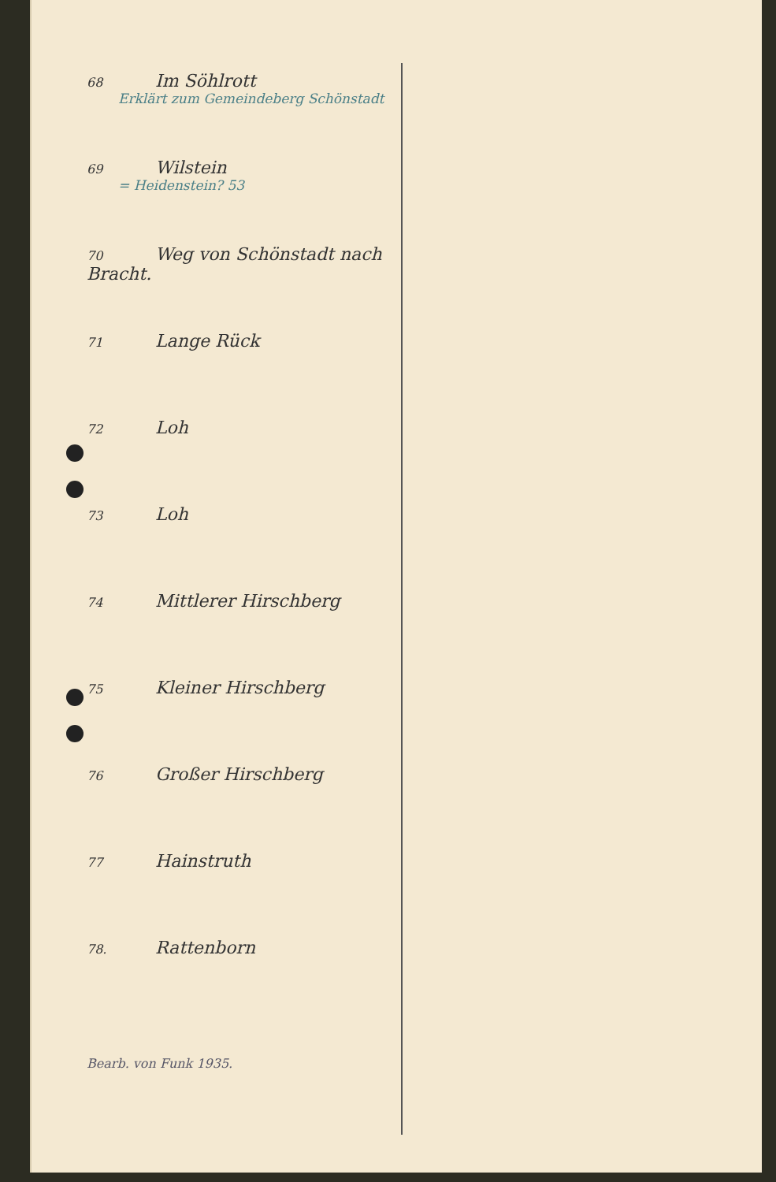68 Im Söhlrott
Erklärt zum Gemeindeberg Schönstadt
69 Wilstein
= Heidenstein? 53
70 Weg von Schönstadt nach Bracht.
71 Lange Rück
72 Loh
73 Loh
74 Mittlerer Hirschberg
75 Kleiner Hirschberg
76 Großer Hirschberg
77 Hainstruth
78. Rattenborn
Bearb. von Funk 1935.